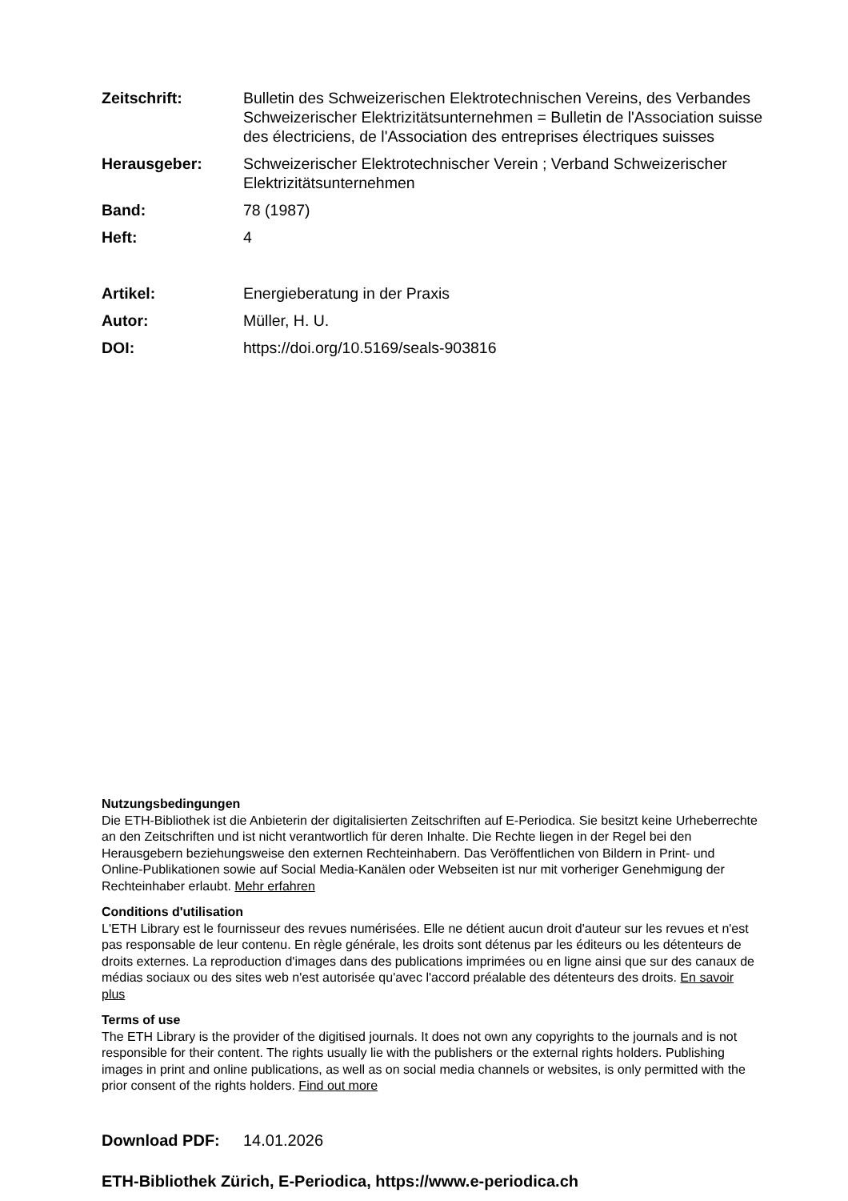Zeitschrift: Bulletin des Schweizerischen Elektrotechnischen Vereins, des Verbandes Schweizerischer Elektrizitätsunternehmen = Bulletin de l'Association suisse des électriciens, de l'Association des entreprises électriques suisses
Herausgeber: Schweizerischer Elektrotechnischer Verein ; Verband Schweizerischer Elektrizitätsunternehmen
Band: 78 (1987)
Heft: 4
Artikel: Energieberatung in der Praxis
Autor: Müller, H. U.
DOI: https://doi.org/10.5169/seals-903816
Nutzungsbedingungen
Die ETH-Bibliothek ist die Anbieterin der digitalisierten Zeitschriften auf E-Periodica. Sie besitzt keine Urheberrechte an den Zeitschriften und ist nicht verantwortlich für deren Inhalte. Die Rechte liegen in der Regel bei den Herausgebern beziehungsweise den externen Rechteinhabern. Das Veröffentlichen von Bildern in Print- und Online-Publikationen sowie auf Social Media-Kanälen oder Webseiten ist nur mit vorheriger Genehmigung der Rechteinhaber erlaubt. Mehr erfahren
Conditions d'utilisation
L'ETH Library est le fournisseur des revues numérisées. Elle ne détient aucun droit d'auteur sur les revues et n'est pas responsable de leur contenu. En règle générale, les droits sont détenus par les éditeurs ou les détenteurs de droits externes. La reproduction d'images dans des publications imprimées ou en ligne ainsi que sur des canaux de médias sociaux ou des sites web n'est autorisée qu'avec l'accord préalable des détenteurs des droits. En savoir plus
Terms of use
The ETH Library is the provider of the digitised journals. It does not own any copyrights to the journals and is not responsible for their content. The rights usually lie with the publishers or the external rights holders. Publishing images in print and online publications, as well as on social media channels or websites, is only permitted with the prior consent of the rights holders. Find out more
Download PDF: 14.01.2026
ETH-Bibliothek Zürich, E-Periodica, https://www.e-periodica.ch